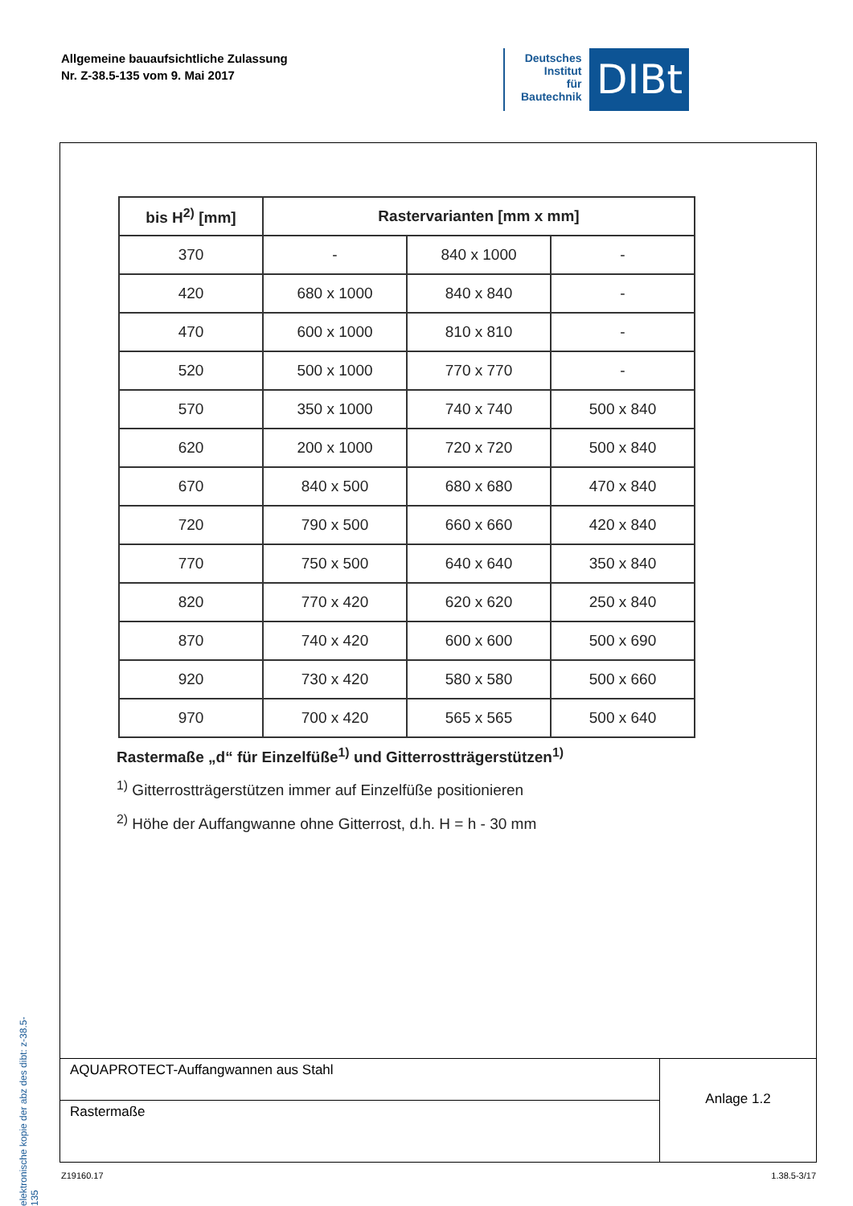Allgemeine bauaufsichtliche Zulassung
Nr. Z-38.5-135 vom 9. Mai 2017
Deutsches
Institut
für
Bautechnik
DIBt
elektronische kopie der abz des dibt: z-38.5-135
| bis H<sup>2)</sup> [mm] | Rastervarianten [mm x mm] | | |
| --- | --- | --- | --- |
| 370 | - | 840 x 1000 | - |
| 420 | 680 x 1000 | 840 x 840 | - |
| 470 | 600 x 1000 | 810 x 810 | - |
| 520 | 500 x 1000 | 770 x 770 | - |
| 570 | 350 x 1000 | 740 x 740 | 500 x 840 |
| 620 | 200 x 1000 | 720 x 720 | 500 x 840 |
| 670 | 840 x 500 | 680 x 680 | 470 x 840 |
| 720 | 790 x 500 | 660 x 660 | 420 x 840 |
| 770 | 750 x 500 | 640 x 640 | 350 x 840 |
| 820 | 770 x 420 | 620 x 620 | 250 x 840 |
| 870 | 740 x 420 | 600 x 600 | 500 x 690 |
| 920 | 730 x 420 | 580 x 580 | 500 x 660 |
| 970 | 700 x 420 | 565 x 565 | 500 x 640 |
Rastermaße „d“ für Einzelfüße<sup>1)</sup> und Gitterrostträgerstützen<sup>1)</sup>
<sup>1)</sup> Gitterrostträgerstützen immer auf Einzelfüße positionieren
<sup>2)</sup> Höhe der Auffangwanne ohne Gitterrost, d.h. H = h - 30 mm
AQUAPROTECT-Auffangwannen aus Stahl
Rastermaße
Anlage 1.2
Z19160.17 1.38.5-3/17